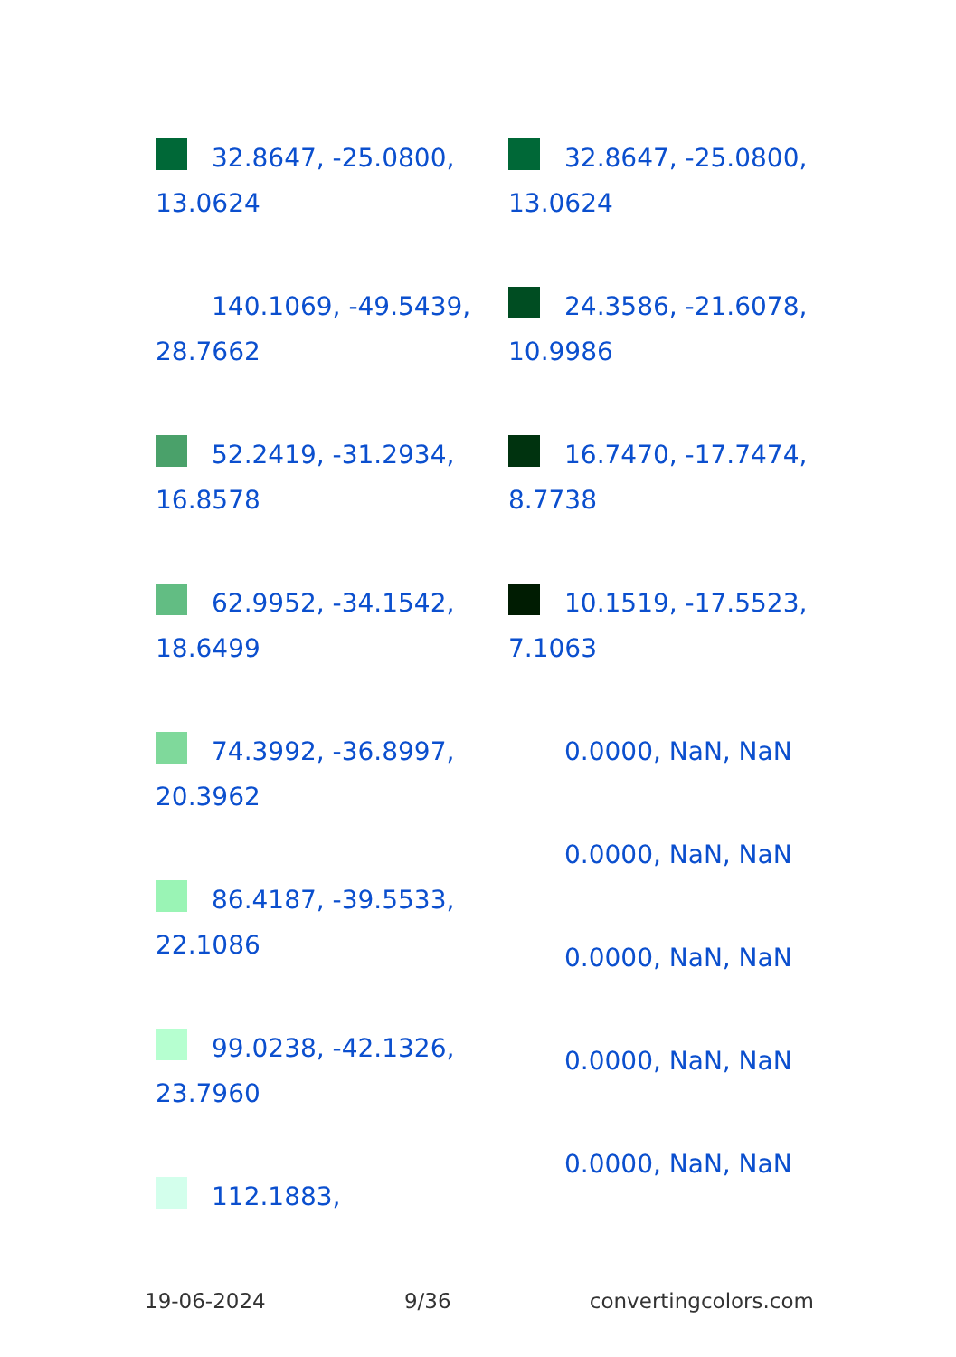32.8647, -25.0800, 13.0624
140.1069, -49.5439, 28.7662
52.2419, -31.2934, 16.8578
62.9952, -34.1542, 18.6499
74.3992, -36.8997, 20.3962
86.4187, -39.5533, 22.1086
99.0238, -42.1326, 23.7960
112.1883,
32.8647, -25.0800, 13.0624
24.3586, -21.6078, 10.9986
16.7470, -17.7474, 8.7738
10.1519, -17.5523, 7.1063
0.0000, NaN, NaN
0.0000, NaN, NaN
0.0000, NaN, NaN
0.0000, NaN, NaN
0.0000, NaN, NaN
19-06-2024 9/36 convertingcolors.com